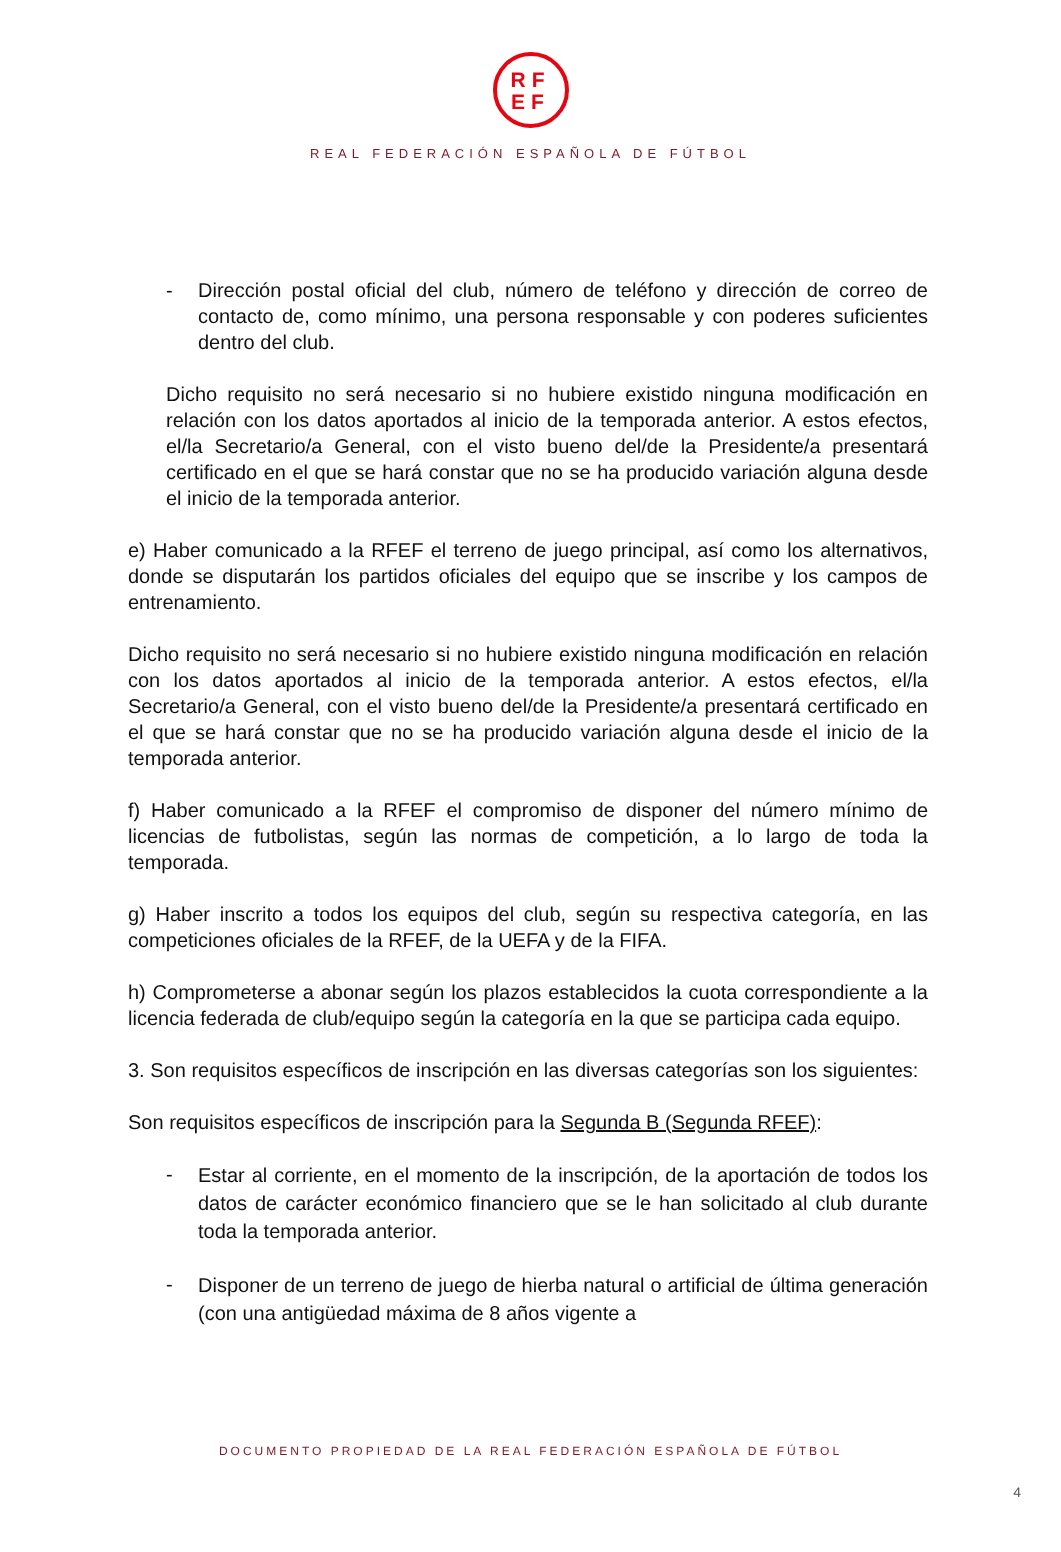RF
EF
REAL FEDERACIÓN ESPAÑOLA DE FÚTBOL
- Dirección postal oficial del club, número de teléfono y dirección de correo de contacto de, como mínimo, una persona responsable y con poderes suficientes dentro del club.
Dicho requisito no será necesario si no hubiere existido ninguna modificación en relación con los datos aportados al inicio de la temporada anterior. A estos efectos, el/la Secretario/a General, con el visto bueno del/de la Presidente/a presentará certificado en el que se hará constar que no se ha producido variación alguna desde el inicio de la temporada anterior.
e) Haber comunicado a la RFEF el terreno de juego principal, así como los alternativos, donde se disputarán los partidos oficiales del equipo que se inscribe y los campos de entrenamiento.
Dicho requisito no será necesario si no hubiere existido ninguna modificación en relación con los datos aportados al inicio de la temporada anterior. A estos efectos, el/la Secretario/a General, con el visto bueno del/de la Presidente/a presentará certificado en el que se hará constar que no se ha producido variación alguna desde el inicio de la temporada anterior.
f) Haber comunicado a la RFEF el compromiso de disponer del número mínimo de licencias de futbolistas, según las normas de competición, a lo largo de toda la temporada.
g) Haber inscrito a todos los equipos del club, según su respectiva categoría, en las competiciones oficiales de la RFEF, de la UEFA y de la FIFA.
h) Comprometerse a abonar según los plazos establecidos la cuota correspondiente a la licencia federada de club/equipo según la categoría en la que se participa cada equipo.
3. Son requisitos específicos de inscripción en las diversas categorías son los siguientes:
Son requisitos específicos de inscripción para la Segunda B (Segunda RFEF):
-
Estar al corriente, en el momento de la inscripción, de la aportación de todos los datos de carácter económico financiero que se le han solicitado al club durante toda la temporada anterior.
-
Disponer de un terreno de juego de hierba natural o artificial de última generación (con una antigüedad máxima de 8 años vigente a
DOCUMENTO PROPIEDAD DE LA REAL FEDERACIÓN ESPAÑOLA DE FÚTBOL
4